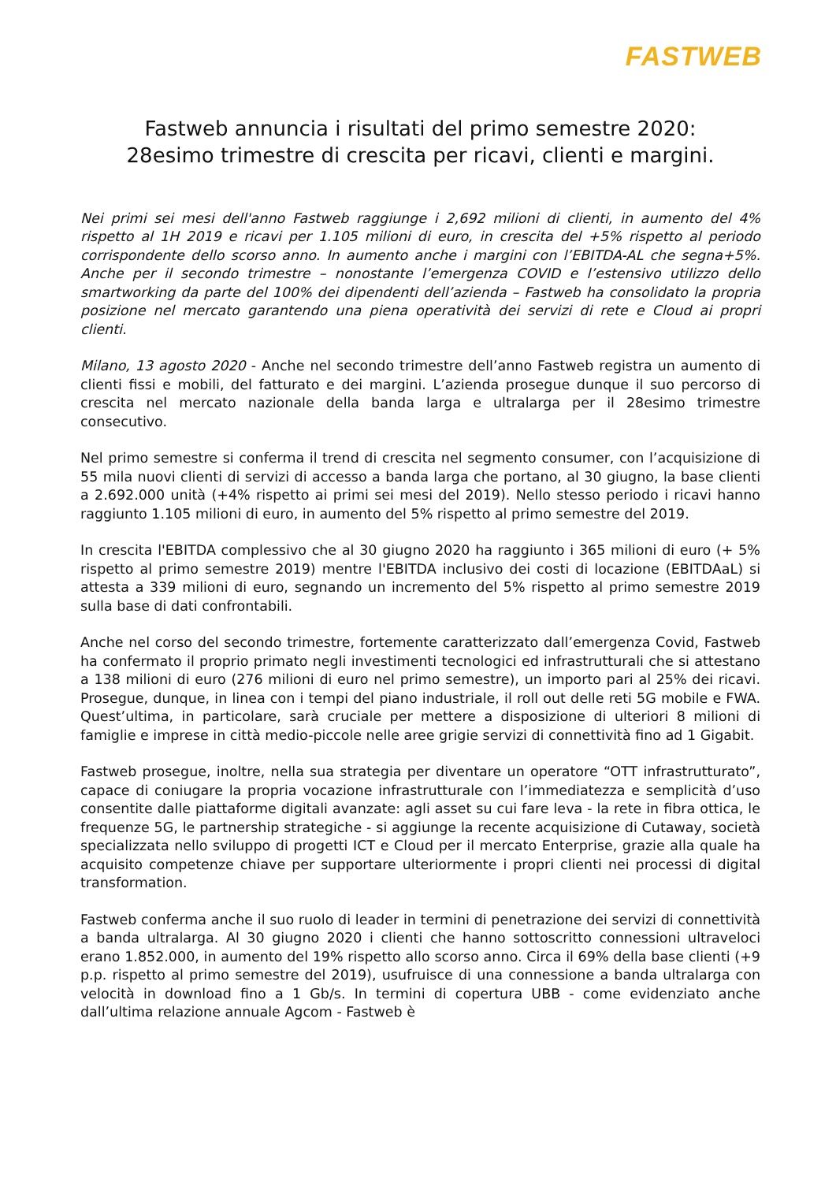FASTWEB
Fastweb annuncia i risultati del primo semestre 2020:
28esimo trimestre di crescita per ricavi, clienti e margini.
Nei primi sei mesi dell'anno Fastweb raggiunge i 2,692 milioni di clienti, in aumento del 4% rispetto al 1H 2019 e ricavi per 1.105 milioni di euro, in crescita del +5% rispetto al periodo corrispondente dello scorso anno. In aumento anche i margini con l’EBITDA-AL che segna+5%. Anche per il secondo trimestre – nonostante l’emergenza COVID e l’estensivo utilizzo dello smartworking da parte del 100% dei dipendenti dell’azienda – Fastweb ha consolidato la propria posizione nel mercato garantendo una piena operatività dei servizi di rete e Cloud ai propri clienti.
Milano, 13 agosto 2020 - Anche nel secondo trimestre dell’anno Fastweb registra un aumento di clienti fissi e mobili, del fatturato e dei margini. L’azienda prosegue dunque il suo percorso di crescita nel mercato nazionale della banda larga e ultralarga per il 28esimo trimestre consecutivo.
Nel primo semestre si conferma il trend di crescita nel segmento consumer, con l’acquisizione di 55 mila nuovi clienti di servizi di accesso a banda larga che portano, al 30 giugno, la base clienti a 2.692.000 unità (+4% rispetto ai primi sei mesi del 2019). Nello stesso periodo i ricavi hanno raggiunto 1.105 milioni di euro, in aumento del 5% rispetto al primo semestre del 2019.
In crescita l'EBITDA complessivo che al 30 giugno 2020 ha raggiunto i 365 milioni di euro (+ 5% rispetto al primo semestre 2019) mentre l'EBITDA inclusivo dei costi di locazione (EBITDAaL) si attesta a 339 milioni di euro, segnando un incremento del 5% rispetto al primo semestre 2019 sulla base di dati confrontabili.
Anche nel corso del secondo trimestre, fortemente caratterizzato dall’emergenza Covid, Fastweb ha confermato il proprio primato negli investimenti tecnologici ed infrastrutturali che si attestano a 138 milioni di euro (276 milioni di euro nel primo semestre), un importo pari al 25% dei ricavi. Prosegue, dunque, in linea con i tempi del piano industriale, il roll out delle reti 5G mobile e FWA. Quest’ultima, in particolare, sarà cruciale per mettere a disposizione di ulteriori 8 milioni di famiglie e imprese in città medio-piccole nelle aree grigie servizi di connettività fino ad 1 Gigabit.
Fastweb prosegue, inoltre, nella sua strategia per diventare un operatore “OTT infrastrutturato”, capace di coniugare la propria vocazione infrastrutturale con l’immediatezza e semplicità d’uso consentite dalle piattaforme digitali avanzate: agli asset su cui fare leva - la rete in fibra ottica, le frequenze 5G, le partnership strategiche - si aggiunge la recente acquisizione di Cutaway, società specializzata nello sviluppo di progetti ICT e Cloud per il mercato Enterprise, grazie alla quale ha acquisito competenze chiave per supportare ulteriormente i propri clienti nei processi di digital transformation.
Fastweb conferma anche il suo ruolo di leader in termini di penetrazione dei servizi di connettività a banda ultralarga. Al 30 giugno 2020 i clienti che hanno sottoscritto connessioni ultraveloci erano 1.852.000, in aumento del 19% rispetto allo scorso anno. Circa il 69% della base clienti (+9 p.p. rispetto al primo semestre del 2019), usufruisce di una connessione a banda ultralarga con velocità in download fino a 1 Gb/s. In termini di copertura UBB - come evidenziato anche dall’ultima relazione annuale Agcom - Fastweb è